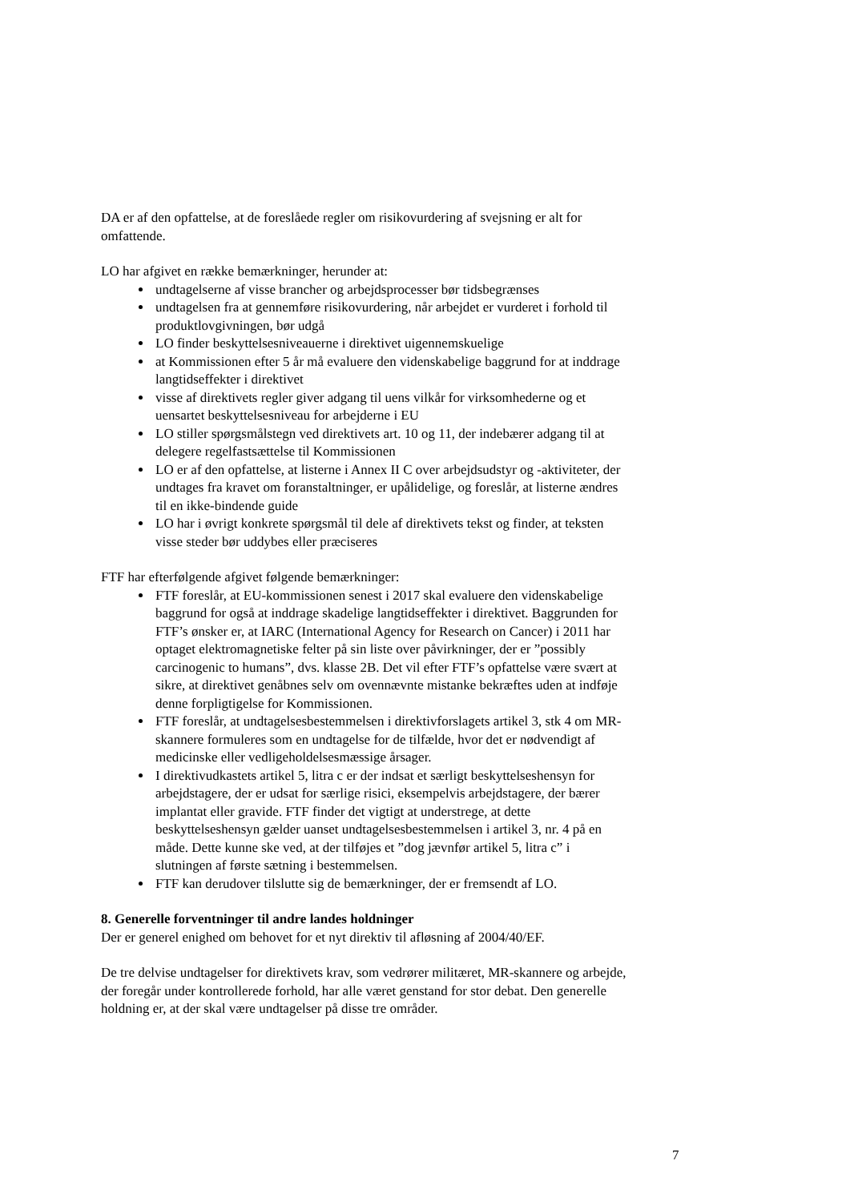DA er af den opfattelse, at de foreslåede regler om risikovurdering af svejsning er alt for omfattende.
LO har afgivet en række bemærkninger, herunder at:
undtagelserne af visse brancher og arbejdsprocesser bør tidsbegrænses
undtagelsen fra at gennemføre risikovurdering, når arbejdet er vurderet i forhold til produktlovgivningen, bør udgå
LO finder beskyttelsesniveauerne i direktivet uigennemskuelige
at Kommissionen efter 5 år må evaluere den videnskabelige baggrund for at inddrage langtidseffekter i direktivet
visse af direktivets regler giver adgang til uens vilkår for virksomhederne og et uensartet beskyttelsesniveau for arbejderne i EU
LO stiller spørgsmålstegn ved direktivets art. 10 og 11, der indebærer adgang til at delegere regelfastsættelse til Kommissionen
LO er af den opfattelse, at listerne i Annex II C over arbejdsudstyr og -aktiviteter, der undtages fra kravet om foranstaltninger, er upålidelige, og foreslår, at listerne ændres til en ikke-bindende guide
LO har i øvrigt konkrete spørgsmål til dele af direktivets tekst og finder, at teksten visse steder bør uddybes eller præciseres
FTF har efterfølgende afgivet følgende bemærkninger:
FTF foreslår, at EU-kommissionen senest i 2017 skal evaluere den videnskabelige baggrund for også at inddrage skadelige langtidseffekter i direktivet. Baggrunden for FTF’s ønsker er, at IARC (International Agency for Research on Cancer) i 2011 har optaget elektromagnetiske felter på sin liste over påvirkninger, der er ”possibly carcinogenic to humans”, dvs. klasse 2B. Det vil efter FTF’s opfattelse være svært at sikre, at direktivet genåbnes selv om ovennævnte mistanke bekræftes uden at indføje denne forpligtigelse for Kommissionen.
FTF foreslår, at undtagelsesbestemmelsen i direktivforslagets artikel 3, stk 4 om MR-skannere formuleres som en undtagelse for de tilfælde, hvor det er nødvendigt af medicinske eller vedligeholdelsesmæssige årsager.
I direktivudkastets artikel 5, litra c er der indsat et særligt beskyttelseshensyn for arbejdstagere, der er udsat for særlige risici, eksempelvis arbejdstagere, der bærer implantat eller gravide. FTF finder det vigtigt at understrege, at dette beskyttelseshensyn gælder uanset undtagelsesbestemmelsen i artikel 3, nr. 4 på en måde. Dette kunne ske ved, at der tilføjes et ”dog jævnfør artikel 5, litra c” i slutningen af første sætning i bestemmelsen.
FTF kan derudover tilslutte sig de bemærkninger, der er fremsendt af LO.
8. Generelle forventninger til andre landes holdninger
Der er generel enighed om behovet for et nyt direktiv til afløsning af 2004/40/EF.
De tre delvise undtagelser for direktivets krav, som vedrører militæret, MR-skannere og arbejde, der foregår under kontrollerede forhold, har alle været genstand for stor debat. Den generelle holdning er, at der skal være undtagelser på disse tre områder.
7